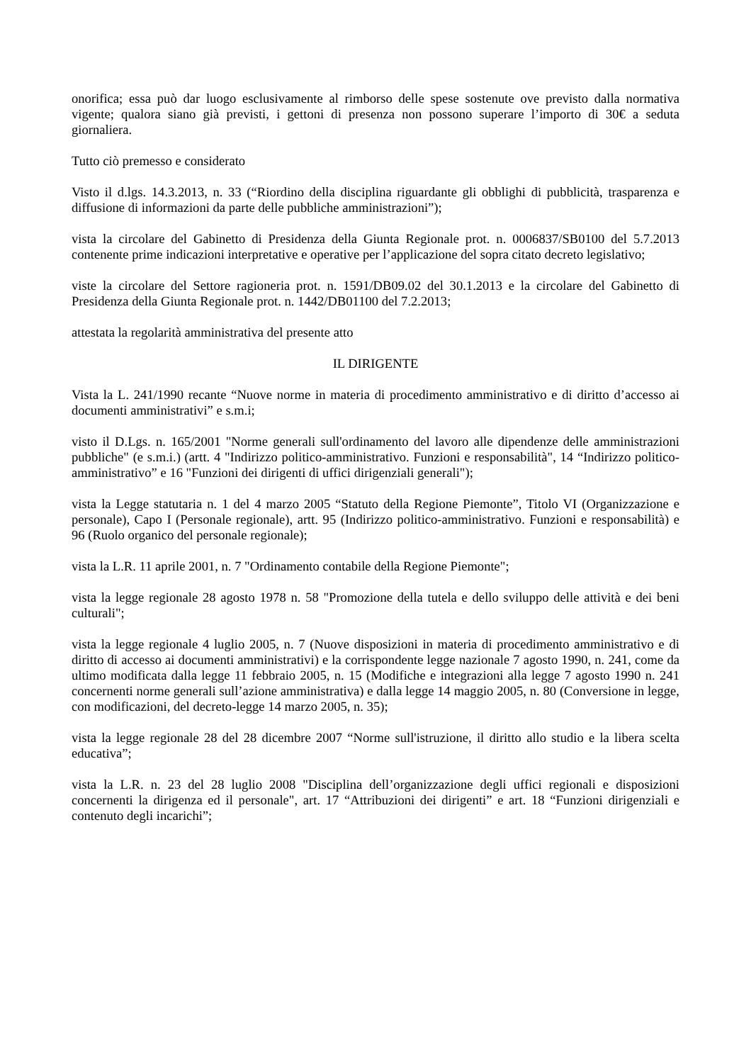onorifica; essa può dar luogo esclusivamente al rimborso delle spese sostenute ove previsto dalla normativa vigente; qualora siano già previsti, i gettoni di presenza non possono superare l’importo di 30€ a seduta giornaliera.
Tutto ciò premesso e considerato
Visto il d.lgs. 14.3.2013, n. 33 (“Riordino della disciplina riguardante gli obblighi di pubblicità, trasparenza e diffusione di informazioni da parte delle pubbliche amministrazioni”);
vista la circolare del Gabinetto di Presidenza della Giunta Regionale prot. n. 0006837/SB0100 del 5.7.2013 contenente prime indicazioni interpretative e operative per l’applicazione del sopra citato decreto legislativo;
viste la circolare del Settore ragioneria prot. n. 1591/DB09.02 del 30.1.2013 e la circolare del Gabinetto di Presidenza della Giunta Regionale prot. n. 1442/DB01100 del 7.2.2013;
attestata la regolarità amministrativa del presente atto
IL DIRIGENTE
Vista la L. 241/1990 recante “Nuove norme in materia di procedimento amministrativo e di diritto d’accesso ai documenti amministrativi” e s.m.i;
visto il D.Lgs. n. 165/2001 "Norme generali sull'ordinamento del lavoro alle dipendenze delle amministrazioni pubbliche" (e s.m.i.) (artt. 4 "Indirizzo politico-amministrativo. Funzioni e responsabilità", 14 “Indirizzo politico-amministrativo” e 16 "Funzioni dei dirigenti di uffici dirigenziali generali");
vista la Legge statutaria n. 1 del 4 marzo 2005 “Statuto della Regione Piemonte”, Titolo VI (Organizzazione e personale), Capo I (Personale regionale), artt. 95 (Indirizzo politico-amministrativo. Funzioni e responsabilità) e 96 (Ruolo organico del personale regionale);
vista la L.R. 11 aprile 2001, n. 7 "Ordinamento contabile della Regione Piemonte";
vista la legge regionale 28 agosto 1978 n. 58 "Promozione della tutela e dello sviluppo delle attività e dei beni culturali";
vista la legge regionale 4 luglio 2005, n. 7 (Nuove disposizioni in materia di procedimento amministrativo e di diritto di accesso ai documenti amministrativi) e la corrispondente legge nazionale 7 agosto 1990, n. 241, come da ultimo modificata dalla legge 11 febbraio 2005, n. 15 (Modifiche e integrazioni alla legge 7 agosto 1990 n. 241 concernenti norme generali sull’azione amministrativa) e dalla legge 14 maggio 2005, n. 80 (Conversione in legge, con modificazioni, del decreto-legge 14 marzo 2005, n. 35);
vista la legge regionale 28 del 28 dicembre 2007 “Norme sull'istruzione, il diritto allo studio e la libera scelta educativa”;
vista la L.R. n. 23 del 28 luglio 2008 "Disciplina dell’organizzazione degli uffici regionali e disposizioni concernenti la dirigenza ed il personale", art. 17 “Attribuzioni dei dirigenti” e art. 18 “Funzioni dirigenziali e contenuto degli incarichi”;